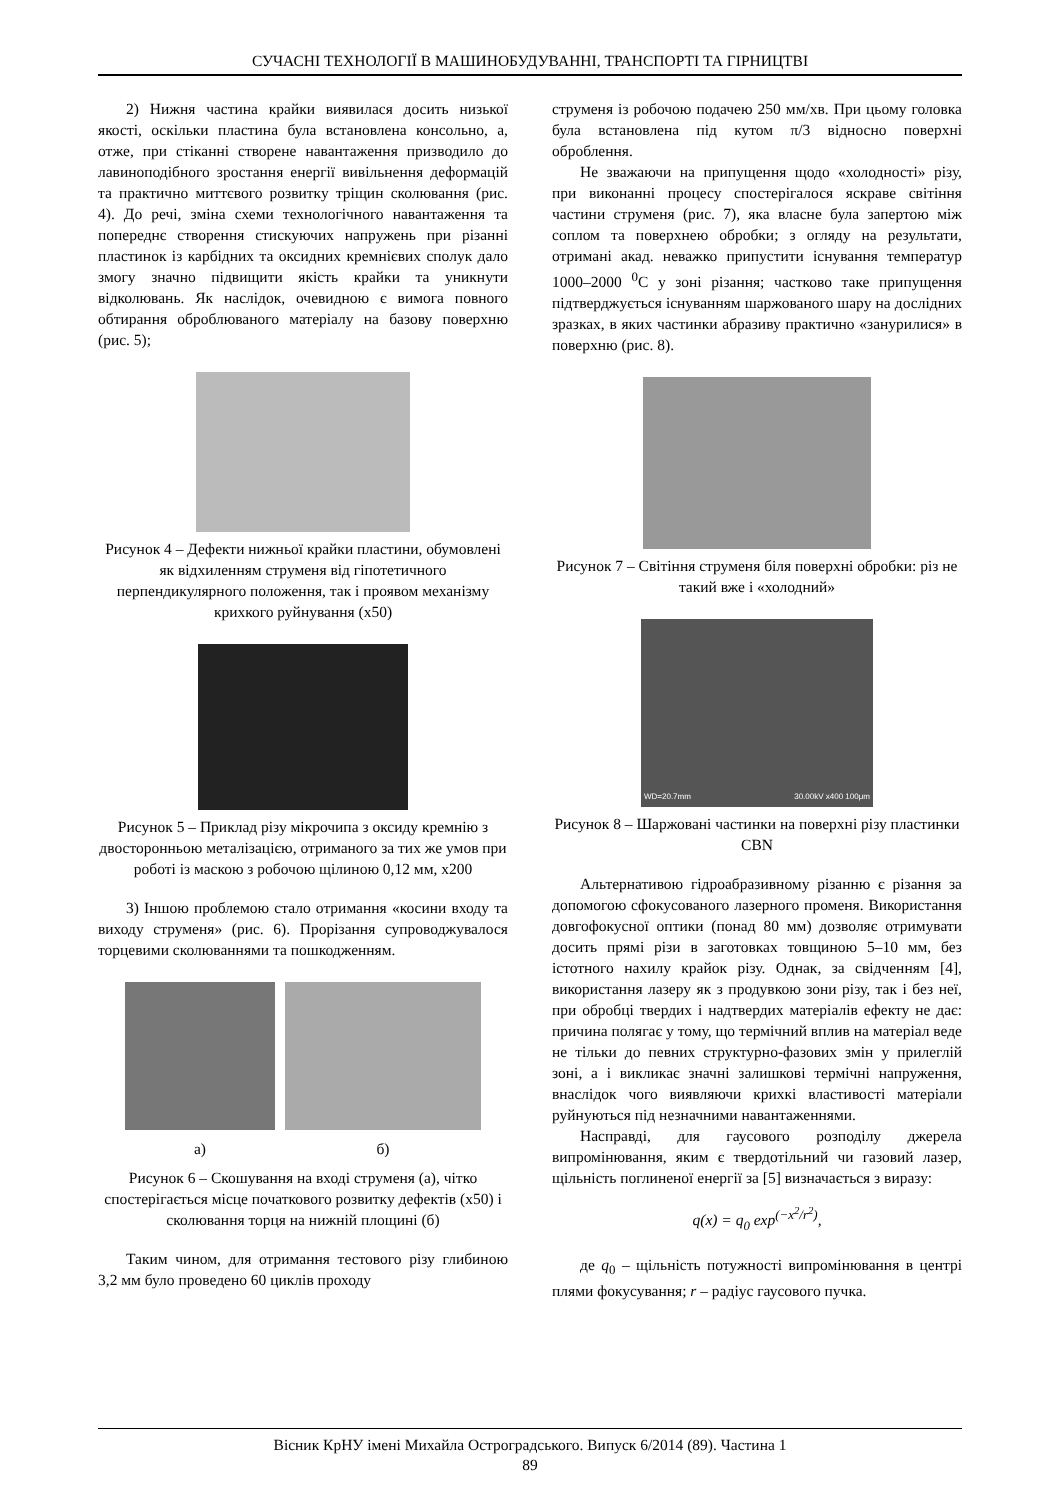СУЧАСНІ ТЕХНОЛОГІЇ В МАШИНОБУДУВАННІ, ТРАНСПОРТІ ТА ГІРНИЦТВІ
2) Нижня частина крайки виявилася досить низької якості, оскільки пластина була встановлена консольно, а, отже, при стіканні створене навантаження призводило до лавиноподібного зростання енергії вивільнення деформацій та практично миттєвого розвитку тріщин сколювання (рис. 4). До речі, зміна схеми технологічного навантаження та попереднє створення стискуючих напружень при різанні пластинок із карбідних та оксидних кремнієвих сполук дало змогу значно підвищити якість крайки та уникнути відколювань. Як наслідок, очевидною є вимога повного обтирання оброблюваного матеріалу на базову поверхню (рис. 5);
Рисунок 4 – Дефекти нижньої крайки пластини, обумовлені як відхиленням струменя від гіпотетичного перпендикулярного положення, так і проявом механізму крихкого руйнування (х50)
Рисунок 5 – Приклад різу мікрочипа з оксиду кремнію з двосторонньою металізацією, отриманого за тих же умов при роботі із маскою з робочою щілиною 0,12 мм, х200
3) Іншою проблемою стало отримання «косини входу та виходу струменя» (рис. 6). Прорізання супроводжувалося торцевими сколюваннями та пошкодженням.
а) б)
Рисунок 6 – Скошування на вході струменя (а), чітко спостерігається місце початкового розвитку дефектів (х50) і сколювання торця на нижній площині (б)
Таким чином, для отримання тестового різу глибиною 3,2 мм було проведено 60 циклів проходу
струменя із робочою подачею 250 мм/хв. При цьому головка була встановлена під кутом π/3 відносно поверхні оброблення.
Не зважаючи на припущення щодо «холодності» різу, при виконанні процесу спостерігалося яскраве світіння частини струменя (рис. 7), яка власне була запертою між соплом та поверхнею обробки; з огляду на результати, отримані акад. неважко припустити існування температур 1000–2000 <sup>0</sup>С у зоні різання; частково таке припущення підтверджується існуванням шаржованого шару на дослідних зразках, в яких частинки абразиву практично «занурилися» в поверхню (рис. 8).
Рисунок 7 – Світіння струменя біля поверхні обробки: різ не такий вже і «холодний»
WD=20.7mm 30.00kV x400 100μm
Рисунок 8 – Шаржовані частинки на поверхні різу пластинки CBN
Альтернативою гідроабразивному різанню є різання за допомогою сфокусованого лазерного променя. Використання довгофокусної оптики (понад 80 мм) дозволяє отримувати досить прямі різи в заготовках товщиною 5–10 мм, без істотного нахилу крайок різу. Однак, за свідченням [4], використання лазеру як з продувкою зони різу, так і без неї, при обробці твердих і надтвердих матеріалів ефекту не дає: причина полягає у тому, що термічний вплив на матеріал веде не тільки до певних структурно-фазових змін у прилеглій зоні, а і викликає значні залишкові термічні напруження, внаслідок чого виявляючи крихкі властивості матеріали руйнуються під незначними навантаженнями.
Насправді, для гаусового розподілу джерела випромінювання, яким є твердотільний чи газовий лазер, щільність поглиненої енергії за [5] визначається з виразу:
q(x) = q<sub>0</sub> exp<sup>(−x<sup>2</sup>/r<sup>2</sup>)</sup>,
де q<sub>0</sub> – щільність потужності випромінювання в центрі плями фокусування; r – радіус гаусового пучка.
Вісник КрНУ імені Михайла Остроградського. Випуск 6/2014 (89). Частина 1
89